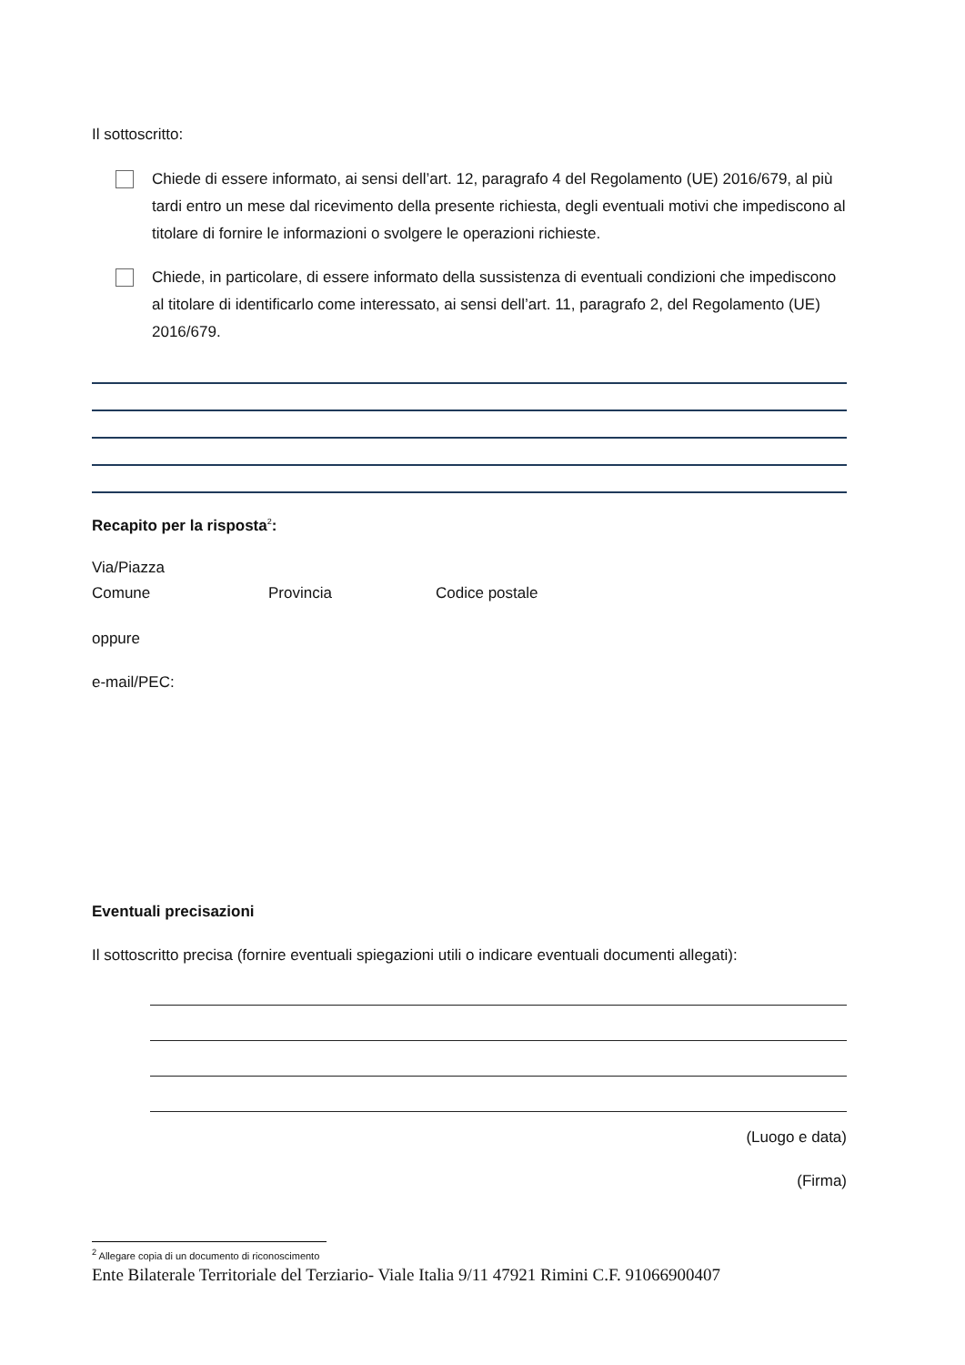Il sottoscritto:
Chiede di essere informato, ai sensi dell’art. 12, paragrafo 4 del Regolamento (UE) 2016/679, al più tardi entro un mese dal ricevimento della presente richiesta, degli eventuali motivi che impediscono al titolare di fornire le informazioni o svolgere le operazioni richieste.
Chiede, in particolare, di essere informato della sussistenza di eventuali condizioni che impediscono al titolare di identificarlo come interessato, ai sensi dell’art. 11, paragrafo 2, del Regolamento (UE) 2016/679.
Recapito per la risposta<sup>2</sup>:
Via/Piazza
Comune Provincia Codice postale
oppure
e-mail/PEC:
Eventuali precisazioni
Il sottoscritto precisa (fornire eventuali spiegazioni utili o indicare eventuali documenti allegati):
(Luogo e data)
(Firma)
<sup>2</sup> Allegare copia di un documento di riconoscimento
Ente Bilaterale Territoriale del Terziario- Viale Italia 9/11 47921 Rimini C.F. 91066900407